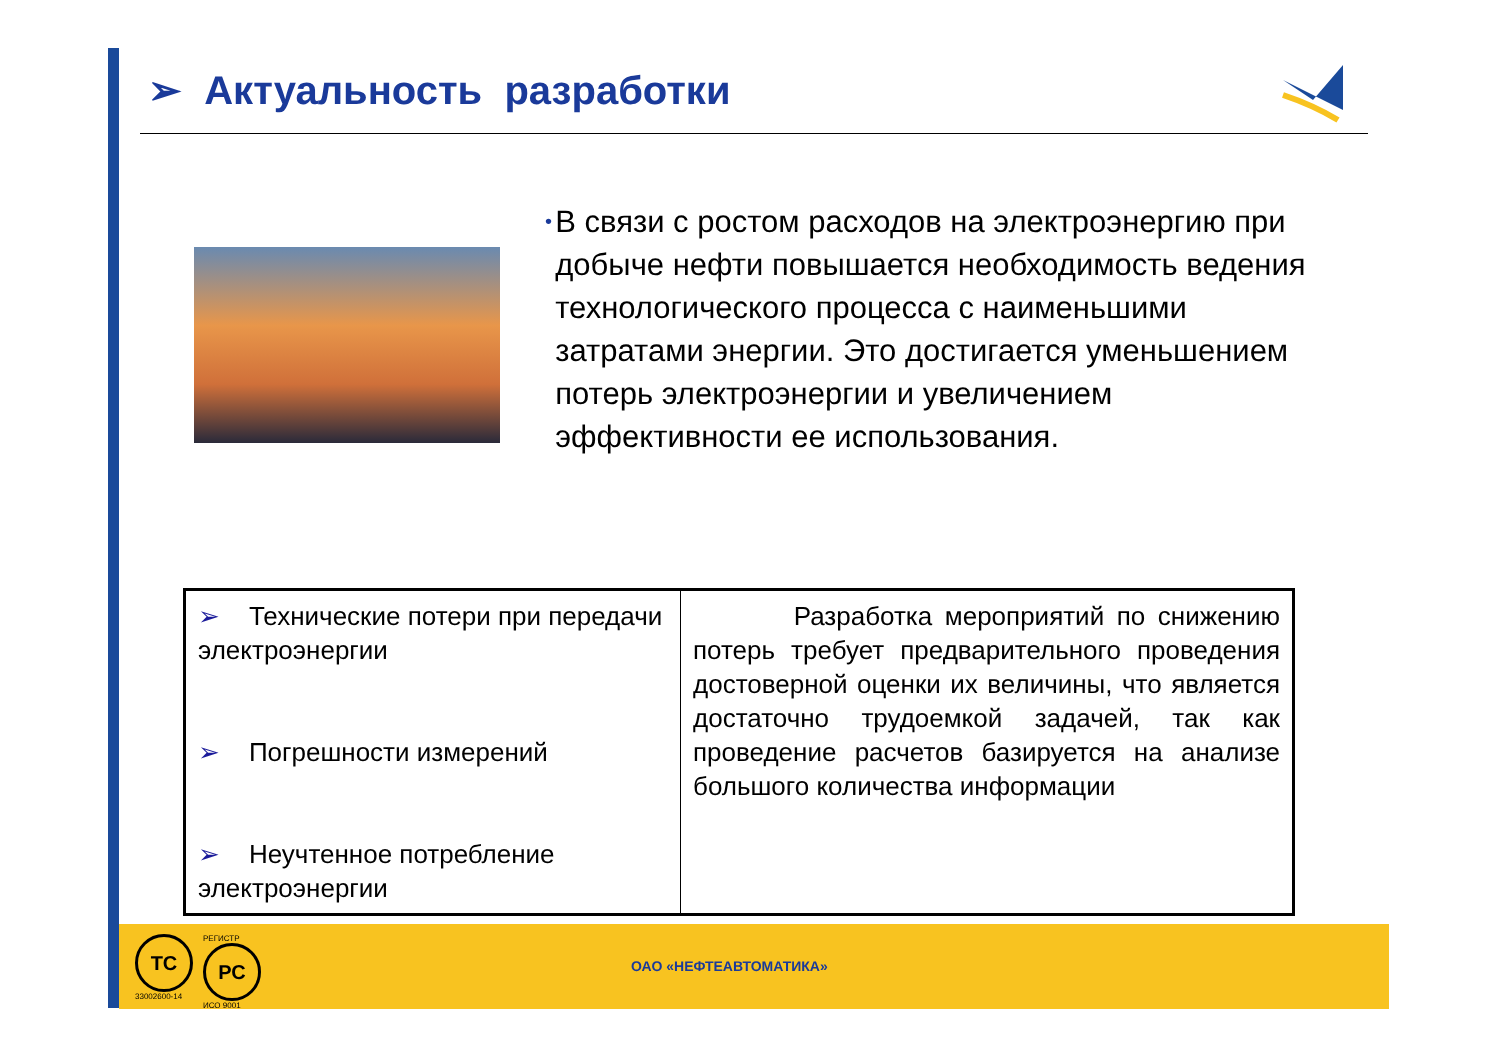➢ Актуальность разработки
•
В связи с ростом расходов на электроэнергию при добыче нефти повышается необходимость ведения технологического процесса с наименьшими затратами энергии. Это достигается уменьшением потерь электроэнергии и увеличением эффективности ее использования.
| ➢ Технические потери при передачи электроэнергии ➢ Погрешности измерений ➢ Неучтенное потребление электроэнергии | Разработка мероприятий по снижению потерь требует предварительного проведения достоверной оценки их величины, что является достаточно трудоемкой задачей, так как проведение расчетов базируется на анализе большого количества информации |
ТС
33002600-14
РЕГИСТР
РС
ИСО 9001
ОАО «НЕФТЕАВТОМАТИКА»